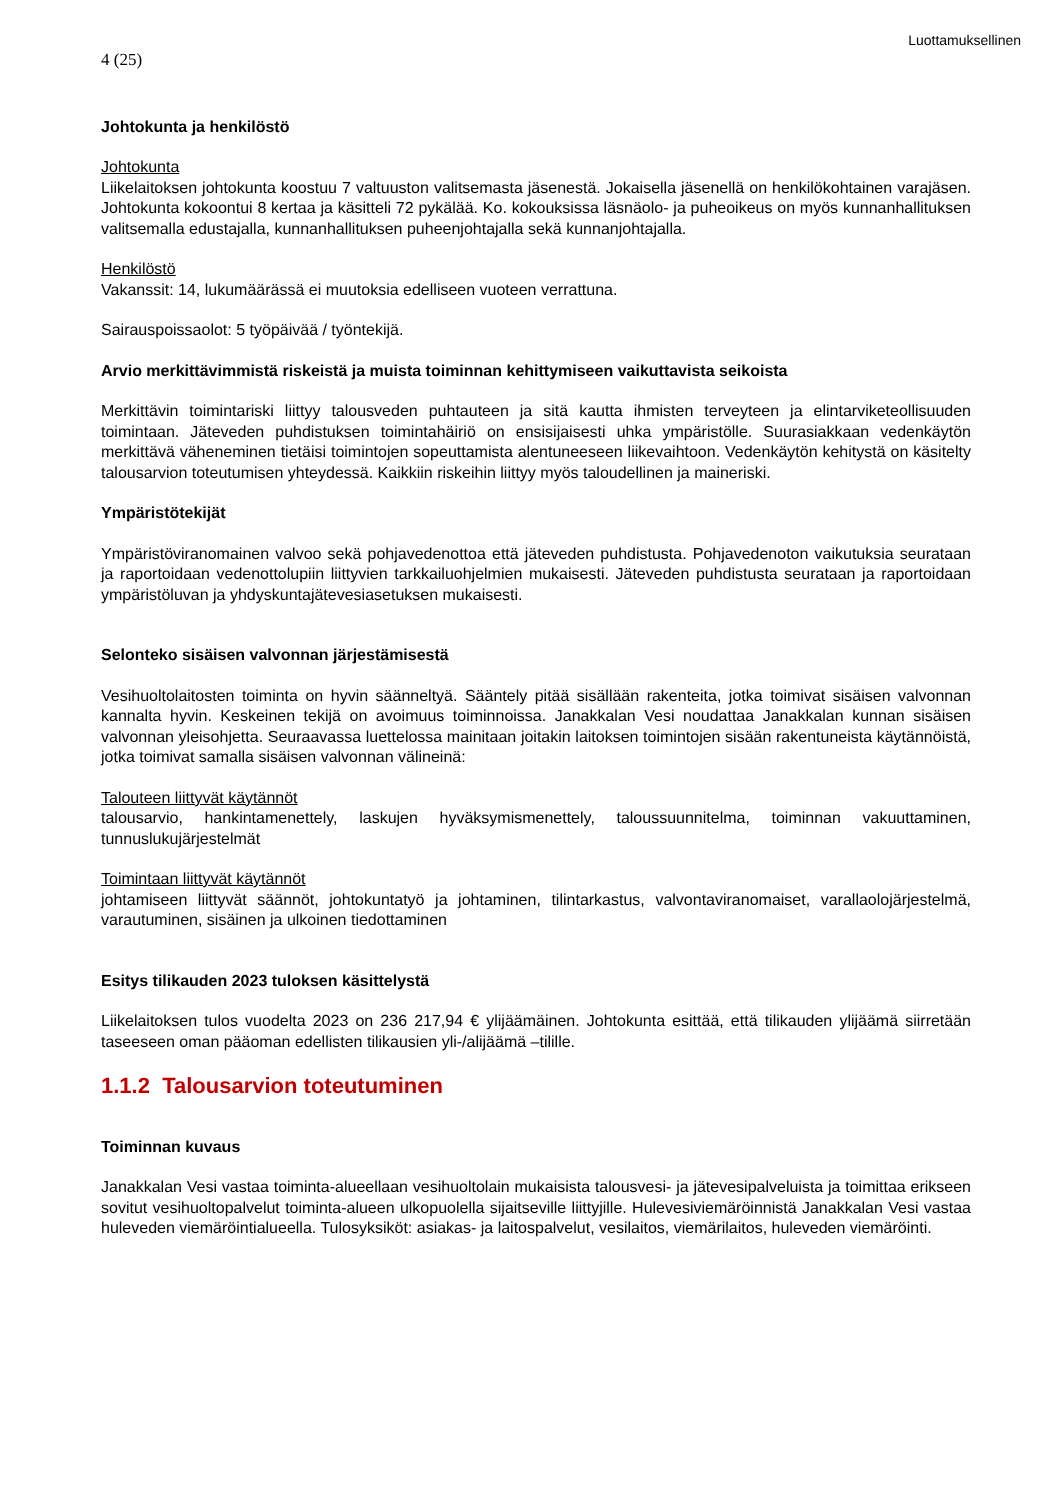Luottamuksellinen
4 (25)
Johtokunta ja henkilöstö
Johtokunta
Liikelaitoksen johtokunta koostuu 7 valtuuston valitsemasta jäsenestä. Jokaisella jäsenellä on henkilökohtainen varajäsen. Johtokunta kokoontui 8 kertaa ja käsitteli 72 pykälää. Ko. kokouksissa läsnäolo- ja puheoikeus on myös kunnanhallituksen valitsemalla edustajalla, kunnanhallituksen puheenjohtajalla sekä kunnanjohtajalla.
Henkilöstö
Vakanssit: 14, lukumäärässä ei muutoksia edelliseen vuoteen verrattuna.
Sairauspoissaolot: 5 työpäivää / työntekijä.
Arvio merkittävimmistä riskeistä ja muista toiminnan kehittymiseen vaikuttavista seikoista
Merkittävin toimintariski liittyy talousveden puhtauteen ja sitä kautta ihmisten terveyteen ja elintarviketeollisuuden toimintaan. Jäteveden puhdistuksen toimintahäiriö on ensisijaisesti uhka ympäristölle. Suurasiakkaan vedenkäytön merkittävä väheneminen tietäisi toimintojen sopeuttamista alentuneeseen liikevaihtoon. Vedenkäytön kehitystä on käsitelty talousarvion toteutumisen yhteydessä. Kaikkiin riskeihin liittyy myös taloudellinen ja maineriski.
Ympäristötekijät
Ympäristöviranomainen valvoo sekä pohjavedenottoa että jäteveden puhdistusta. Pohjavedenoton vaikutuksia seurataan ja raportoidaan vedenottolupiin liittyvien tarkkailuohjelmien mukaisesti. Jäteveden puhdistusta seurataan ja raportoidaan ympäristöluvan ja yhdyskuntajätevesiasetuksen mukaisesti.
Selonteko sisäisen valvonnan järjestämisestä
Vesihuoltolaitosten toiminta on hyvin säänneltyä. Sääntely pitää sisällään rakenteita, jotka toimivat sisäisen valvonnan kannalta hyvin. Keskeinen tekijä on avoimuus toiminnoissa. Janakkalan Vesi noudattaa Janakkalan kunnan sisäisen valvonnan yleisohjetta. Seuraavassa luettelossa mainitaan joitakin laitoksen toimintojen sisään rakentuneista käytännöistä, jotka toimivat samalla sisäisen valvonnan välineinä:
Talouteen liittyvät käytännöt
talousarvio, hankintamenettely, laskujen hyväksymismenettely, taloussuunnitelma, toiminnan vakuuttaminen, tunnuslukujärjestelmät
Toimintaan liittyvät käytännöt
johtamiseen liittyvät säännöt, johtokuntatyö ja johtaminen, tilintarkastus, valvontaviranomaiset, varallaolojärjestelmä, varautuminen, sisäinen ja ulkoinen tiedottaminen
Esitys tilikauden 2023 tuloksen käsittelystä
Liikelaitoksen tulos vuodelta 2023 on 236 217,94 € ylijäämäinen. Johtokunta esittää, että tilikauden ylijäämä siirretään taseeseen oman pääoman edellisten tilikausien yli-/alijäämä –tilille.
1.1.2 Talousarvion toteutuminen
Toiminnan kuvaus
Janakkalan Vesi vastaa toiminta-alueellaan vesihuoltolain mukaisista talousvesi- ja jätevesipalveluista ja toimittaa erikseen sovitut vesihuoltopalvelut toiminta-alueen ulkopuolella sijaitseville liittyjille. Hulevesiviemäröinnistä Janakkalan Vesi vastaa huleveden viemäröintialueella. Tulosyksiköt: asiakas- ja laitospalvelut, vesilaitos, viemärilaitos, huleveden viemäröinti.